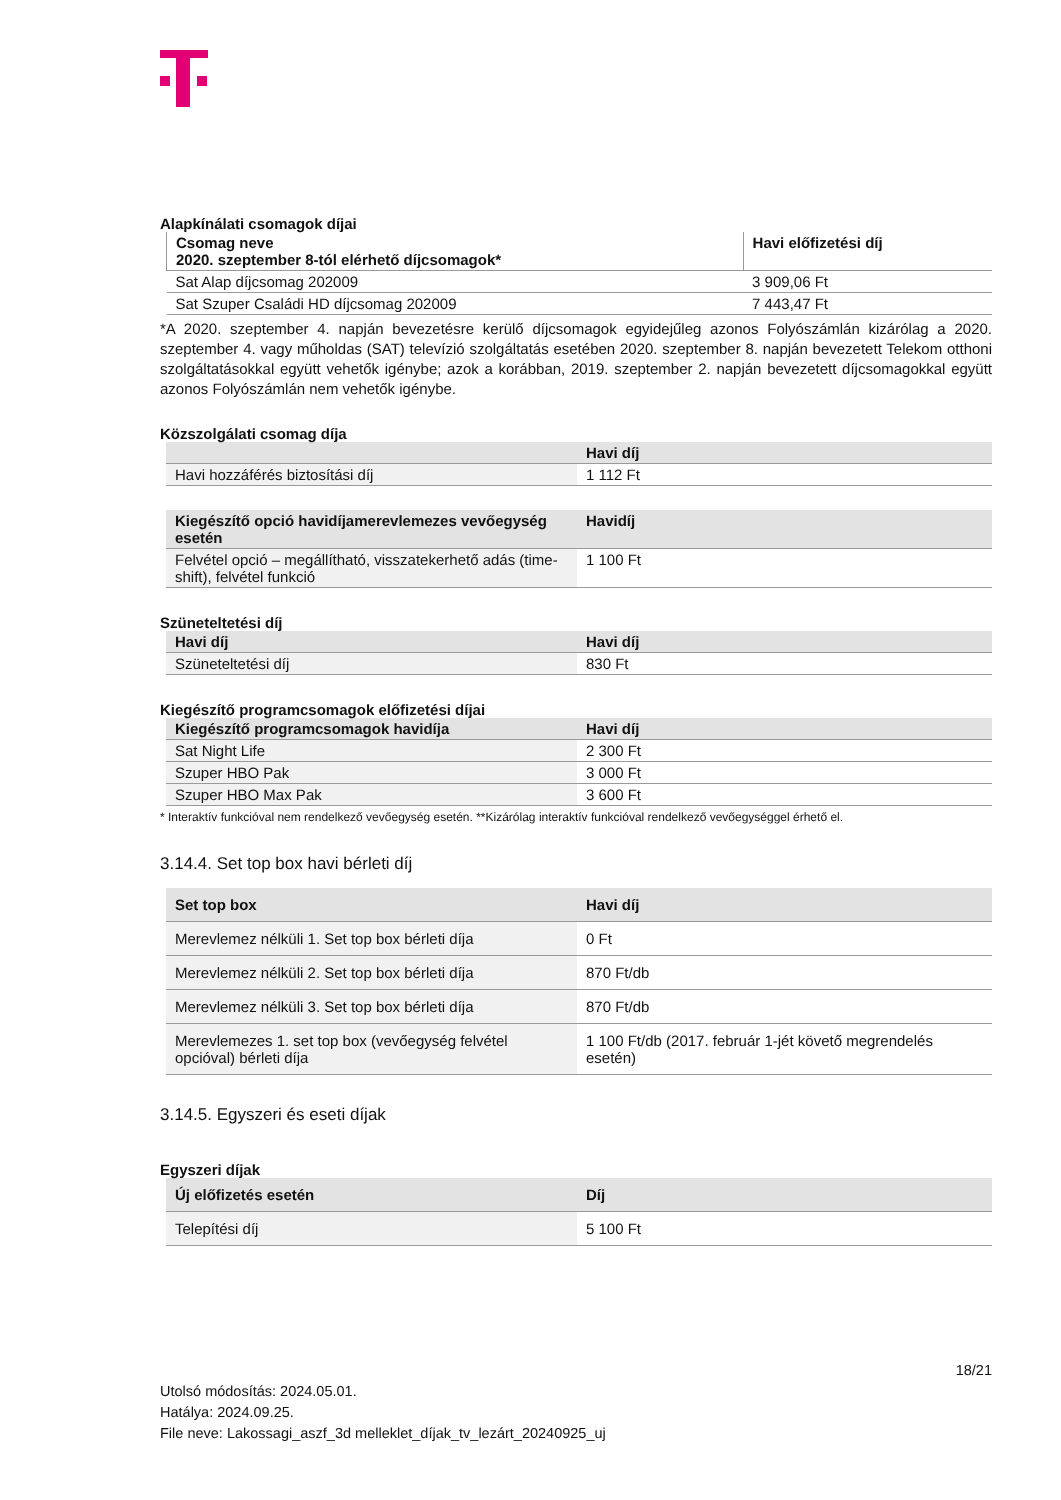Alapkínálati csomagok díjai
| Csomag neve 2020. szeptember 8-tól elérhető díjcsomagok* | Havi előfizetési díj |
| Sat Alap díjcsomag 202009 | 3 909,06 Ft |
| Sat Szuper Családi HD díjcsomag 202009 | 7 443,47 Ft |
*A 2020. szeptember 4. napján bevezetésre kerülő díjcsomagok egyidejűleg azonos Folyószámlán kizárólag a 2020. szeptember 4. vagy műholdas (SAT) televízió szolgáltatás esetében 2020. szeptember 8. napján bevezetett Telekom otthoni szolgáltatásokkal együtt vehetők igénybe; azok a korábban, 2019. szeptember 2. napján bevezetett díjcsomagokkal együtt azonos Folyószámlán nem vehetők igénybe.
Közszolgálati csomag díja
| | Havi díj |
| --- | --- |
| Havi hozzáférés biztosítási díj | 1 112 Ft |
| Kiegészítő opció havidíjamerevlemezes vevőegység esetén | Havidíj |
| --- | --- |
| Felvétel opció – megállítható, visszatekerhető adás (time-shift), felvétel funkció | 1 100 Ft |
Szüneteltetési díj
| Havi díj | Havi díj |
| --- | --- |
| Szüneteltetési díj | 830 Ft |
Kiegészítő programcsomagok előfizetési díjai
| Kiegészítő programcsomagok havidíja | Havi díj |
| --- | --- |
| Sat Night Life | 2 300 Ft |
| Szuper HBO Pak | 3 000 Ft |
| Szuper HBO Max Pak | 3 600 Ft |
* Interaktív funkcióval nem rendelkező vevőegység esetén. **Kizárólag interaktív funkcióval rendelkező vevőegységgel érhető el.
3.14.4. Set top box havi bérleti díj
| Set top box | Havi díj |
| --- | --- |
| Merevlemez nélküli 1. Set top box bérleti díja | 0 Ft |
| Merevlemez nélküli 2. Set top box bérleti díja | 870 Ft/db |
| Merevlemez nélküli 3. Set top box bérleti díja | 870 Ft/db |
| Merevlemezes 1. set top box (vevőegység felvétel opcióval) bérleti díja | 1 100 Ft/db (2017. február 1-jét követő megrendelés esetén) |
3.14.5. Egyszeri és eseti díjak
Egyszeri díjak
| Új előfizetés esetén | Díj |
| --- | --- |
| Telepítési díj | 5 100 Ft |
18/21
Utolsó módosítás: 2024.05.01.
Hatálya: 2024.09.25.
File neve: Lakossagi_aszf_3d melleklet_díjak_tv_lezárt_20240925_uj